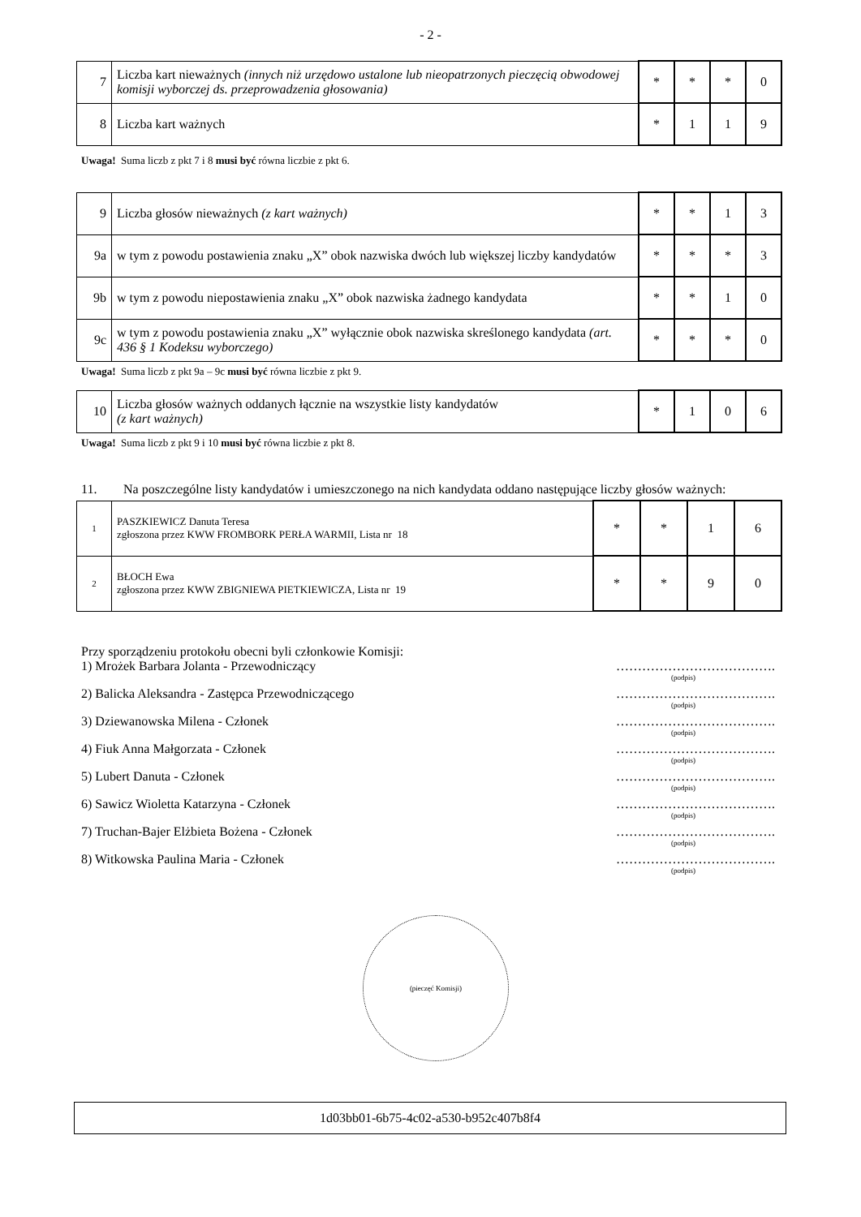- 2 -
| 7 | Liczba kart nieważnych (innych niż urzędowo ustalone lub nieopatrzonych pieczęcią obwodowej komisji wyborczej ds. przeprowadzenia głosowania) | * | * | * | 0 |
| 8 | Liczba kart ważnych | * | 1 | 1 | 9 |
Uwaga! Suma liczb z pkt 7 i 8 musi być równa liczbie z pkt 6.
| 9 | Liczba głosów nieważnych (z kart ważnych) | * | * | 1 | 3 |
| 9a | w tym z powodu postawienia znaku „X” obok nazwiska dwóch lub większej liczby kandydatów | * | * | * | 3 |
| 9b | w tym z powodu niepostawienia znaku „X” obok nazwiska żadnego kandydata | * | * | 1 | 0 |
| 9c | w tym z powodu postawienia znaku „X” wyłącznie obok nazwiska skreślonego kandydata (art. 436 § 1 Kodeksu wyborczego) | * | * | * | 0 |
Uwaga! Suma liczb z pkt 9a – 9c musi być równa liczbie z pkt 9.
| 10 | Liczba głosów ważnych oddanych łącznie na wszystkie listy kandydatów (z kart ważnych) | * | 1 | 0 | 6 |
Uwaga! Suma liczb z pkt 9 i 10 musi być równa liczbie z pkt 8.
11. Na poszczególne listy kandydatów i umieszczonego na nich kandydata oddano następujące liczby głosów ważnych:
| 1 | PASZKIEWICZ Danuta Teresa zgłoszona przez KWW FROMBORK PERŁA WARMII, Lista nr 18 | * | * | 1 | 6 |
| 2 | BŁOCH Ewa zgłoszona przez KWW ZBIGNIEWA PIETKIEWICZA, Lista nr 19 | * | * | 9 | 0 |
Przy sporządzeniu protokołu obecni byli członkowie Komisji:
1) Mrożek Barbara Jolanta - Przewodniczący ……………………………….
(podpis)
2) Balicka Aleksandra - Zastępca Przewodniczącego ……………………………….
(podpis)
3) Dziewanowska Milena - Członek ……………………………….
(podpis)
4) Fiuk Anna Małgorzata - Członek ……………………………….
(podpis)
5) Lubert Danuta - Członek ……………………………….
(podpis)
6) Sawicz Wioletta Katarzyna - Członek ……………………………….
(podpis)
7) Truchan-Bajer Elżbieta Bożena - Członek ……………………………….
(podpis)
8) Witkowska Paulina Maria - Członek ……………………………….
(podpis)
(pieczęć Komisji)
1d03bb01-6b75-4c02-a530-b952c407b8f4